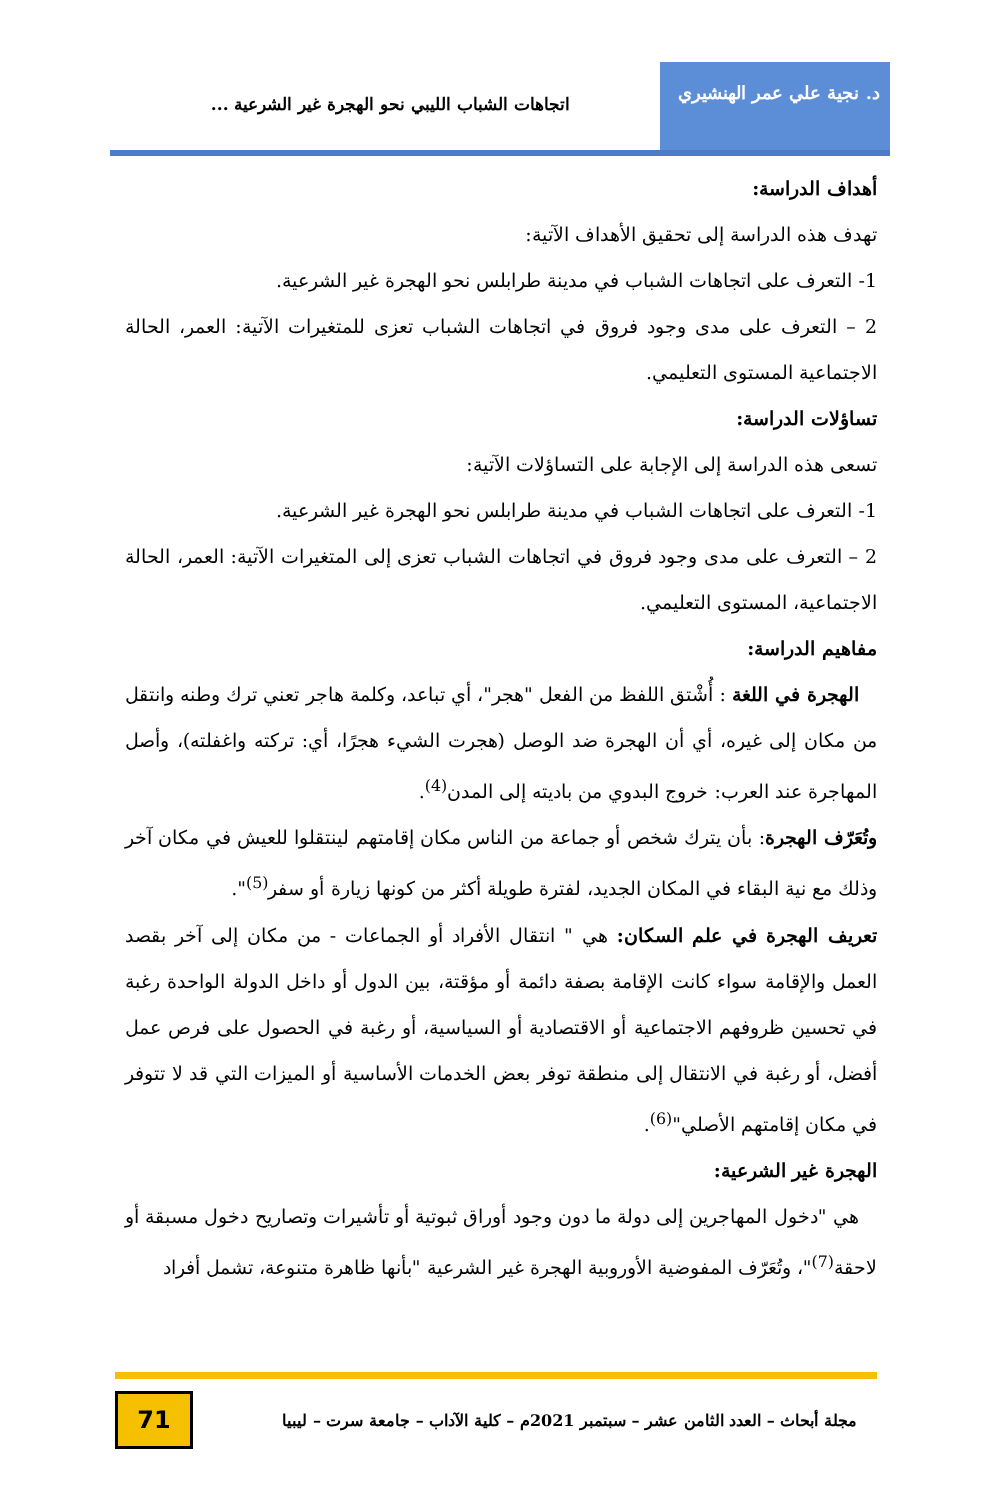د. نجية علي عمر الهنشيري
اتجاهات الشباب الليبي نحو الهجرة غير الشرعية ...
أهداف الدراسة:
تهدف هذه الدراسة إلى تحقيق الأهداف الآتية:
1- التعرف على اتجاهات الشباب في مدينة طرابلس نحو الهجرة غير الشرعية.
2 – التعرف على مدى وجود فروق في اتجاهات الشباب تعزى للمتغيرات الآتية: العمر، الحالة الاجتماعية المستوى التعليمي.
تساؤلات الدراسة:
تسعى هذه الدراسة إلى الإجابة على التساؤلات الآتية:
1- التعرف على اتجاهات الشباب في مدينة طرابلس نحو الهجرة غير الشرعية.
2 – التعرف على مدى وجود فروق في اتجاهات الشباب تعزى إلى المتغيرات الآتية: العمر، الحالة الاجتماعية، المستوى التعليمي.
مفاهيم الدراسة:
الهجرة في اللغة : أُشْتق اللفظ من الفعل "هجر"، أي تباعد، وكلمة هاجر تعني ترك وطنه وانتقل من مكان إلى غيره، أي أن الهجرة ضد الوصل (هجرت الشيء هجرًا، أي: تركته واغفلته)، وأصل المهاجرة عند العرب: خروج البدوي من باديته إلى المدن<sup>(4)</sup>.
وتُعَرّف الهجرة: بأن يترك شخص أو جماعة من الناس مكان إقامتهم لينتقلوا للعيش في مكان آخر وذلك مع نية البقاء في المكان الجديد، لفترة طويلة أكثر من كونها زيارة أو سفر<sup>(5)</sup>".
تعريف الهجرة في علم السكان: هي " انتقال الأفراد أو الجماعات - من مكان إلى آخر بقصد العمل والإقامة سواء كانت الإقامة بصفة دائمة أو مؤقتة، بين الدول أو داخل الدولة الواحدة رغبة في تحسين ظروفهم الاجتماعية أو الاقتصادية أو السياسية، أو رغبة في الحصول على فرص عمل أفضل، أو رغبة في الانتقال إلى منطقة توفر بعض الخدمات الأساسية أو الميزات التي قد لا تتوفر في مكان إقامتهم الأصلي"<sup>(6)</sup>.
الهجرة غير الشرعية:
هي "دخول المهاجرين إلى دولة ما دون وجود أوراق ثبوتية أو تأشيرات وتصاريح دخول مسبقة أو لاحقة<sup>(7)</sup>"، وتُعَرّف المفوضية الأوروبية الهجرة غير الشرعية "بأنها ظاهرة متنوعة، تشمل أفراد
مجلة أبحاث – العدد الثامن عشر – سبتمبر 2021م – كلية الآداب – جامعة سرت – ليبيا
71